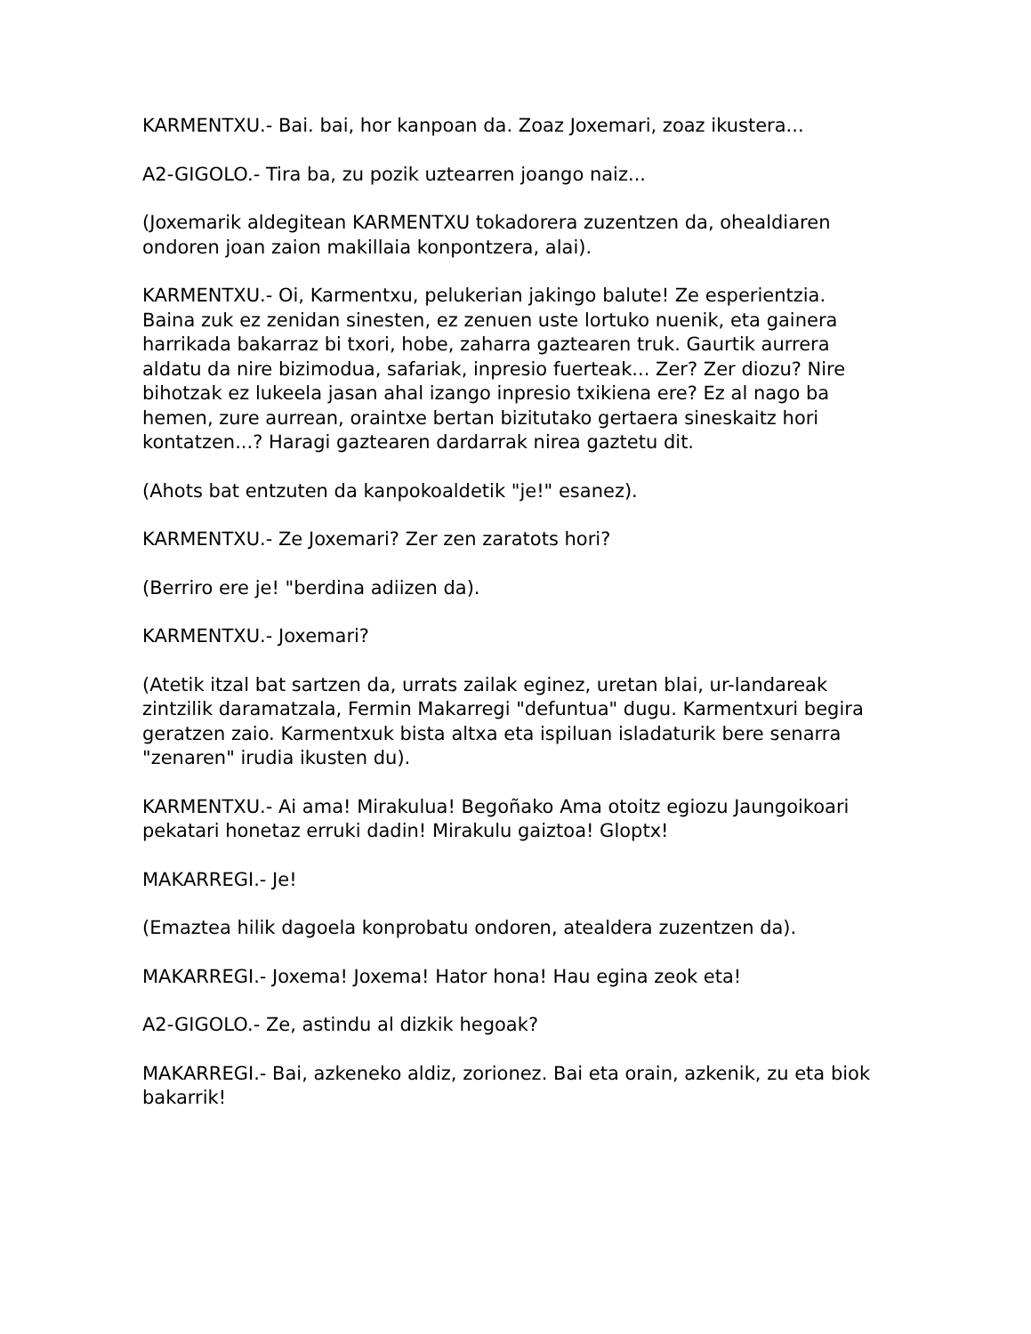KARMENTXU.- Bai. bai, hor kanpoan da. Zoaz Joxemari, zoaz ikustera...
A2-GIGOLO.- Tira ba, zu pozik uztearren joango naiz...
(Joxemarik aldegitean KARMENTXU tokadorera zuzentzen da, ohealdiaren ondoren joan zaion makillaia konpontzera, alai).
KARMENTXU.- Oi, Karmentxu, pelukerian jakingo balute! Ze esperientzia. Baina zuk ez zenidan sinesten, ez zenuen uste lortuko nuenik, eta gainera harrikada bakarraz bi txori, hobe, zaharra gaztearen truk. Gaurtik aurrera aldatu da nire bizimodua, safariak, inpresio fuerteak... Zer? Zer diozu? Nire bihotzak ez lukeela jasan ahal izango inpresio txikiena ere? Ez al nago ba hemen, zure aurrean, oraintxe bertan bizitutako gertaera sineskaitz hori kontatzen...? Haragi gaztearen dardarrak nirea gaztetu dit.
(Ahots bat entzuten da kanpokoaldetik "je!" esanez).
KARMENTXU.- Ze Joxemari? Zer zen zaratots hori?
(Berriro ere je! "berdina adiizen da).
KARMENTXU.- Joxemari?
(Atetik itzal bat sartzen da, urrats zailak eginez, uretan blai, ur-landareak zintzilik daramatzala, Fermin Makarregi "defuntua" dugu. Karmentxuri begira geratzen zaio. Karmentxuk bista altxa eta ispiluan isladaturik bere senarra "zenaren" irudia ikusten du).
KARMENTXU.- Ai ama! Mirakulua! Begoñako Ama otoitz egiozu Jaungoikoari pekatari honetaz erruki dadin! Mirakulu gaiztoa! Gloptx!
MAKARREGI.- Je!
(Emaztea hilik dagoela konprobatu ondoren, atealdera zuzentzen da).
MAKARREGI.- Joxema! Joxema! Hator hona! Hau egina zeok eta!
A2-GIGOLO.- Ze, astindu al dizkik hegoak?
MAKARREGI.- Bai, azkeneko aldiz, zorionez. Bai eta orain, azkenik, zu eta biok bakarrik!